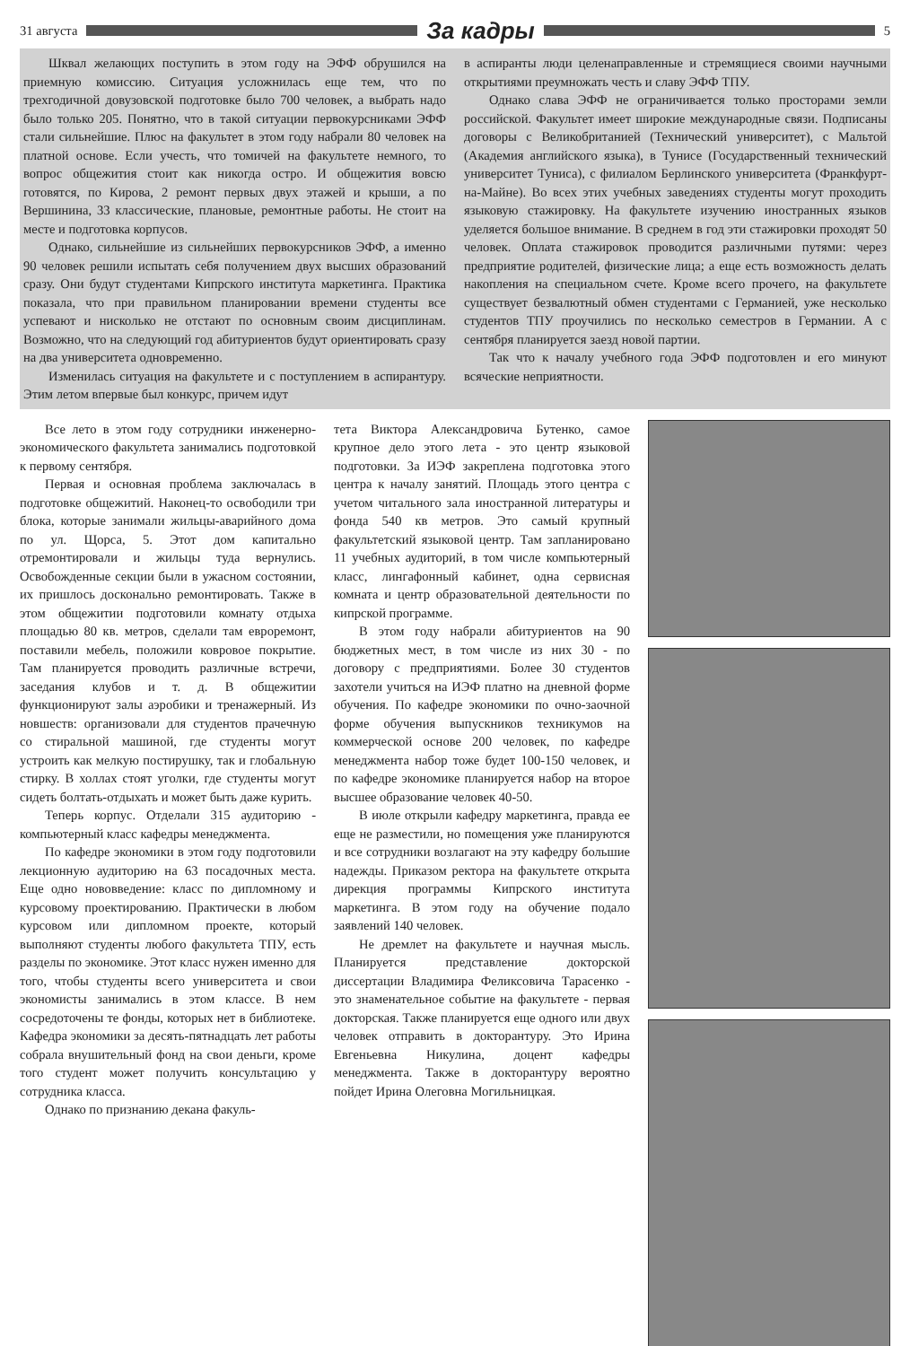31 августа
За кадры
5
Шквал желающих поступить в этом году на ЭФФ обрушился на приемную комиссию. Ситуация усложнилась еще тем, что по трехгодичной довузовской подготовке было 700 человек, а выбрать надо было только 205. Понятно, что в такой ситуации первокурсниками ЭФФ стали сильнейшие. Плюс на факультет в этом году набрали 80 человек на платной основе. Если учесть, что томичей на факультете немного, то вопрос общежития стоит как никогда остро. И общежития вовсю готовятся, по Кирова, 2 ремонт первых двух этажей и крыши, а по Вершинина, 33 классические, плановые, ремонтные работы. Не стоит на месте и подготовка корпусов.
Однако, сильнейшие из сильнейших первокурсников ЭФФ, а именно 90 человек решили испытать себя получением двух высших образований сразу. Они будут студентами Кипрского института маркетинга. Практика показала, что при правильном планировании времени студенты все успевают и нисколько не отстают по основным своим дисциплинам. Возможно, что на следующий год абитуриентов будут ориентировать сразу на два университета одновременно.
Изменилась ситуация на факультете и с поступлением в аспирантуру. Этим летом впервые был конкурс, причем идут
в аспиранты люди целенаправленные и стремящиеся своими научными открытиями преумножать честь и славу ЭФФ ТПУ.
Однако слава ЭФФ не ограничивается только просторами земли российской. Факультет имеет широкие международные связи. Подписаны договоры с Великобританией (Технический университет), с Мальтой (Академия английского языка), в Тунисе (Государственный технический университет Туниса), с филиалом Берлинского университета (Франкфурт-на-Майне). Во всех этих учебных заведениях студенты могут проходить языковую стажировку. На факультете изучению иностранных языков уделяется большое внимание. В среднем в год эти стажировки проходят 50 человек. Оплата стажировок проводится различными путями: через предприятие родителей, физические лица; а еще есть возможность делать накопления на специальном счете. Кроме всего прочего, на факультете существует безвалютный обмен студентами с Германией, уже несколько студентов ТПУ проучились по несколько семестров в Германии. А с сентября планируется заезд новой партии.
Так что к началу учебного года ЭФФ подготовлен и его минуют всяческие неприятности.
Все лето в этом году сотрудники инженерно-экономического факультета занимались подготовкой к первому сентября.
Первая и основная проблема заключалась в подготовке общежитий. Наконец-то освободили три блока, которые занимали жильцы-аварийного дома по ул. Щорса, 5. Этот дом капитально отремонтировали и жильцы туда вернулись. Освобожденные секции были в ужасном состоянии, их пришлось досконально ремонтировать. Также в этом общежитии подготовили комнату отдыха площадью 80 кв. метров, сделали там евроремонт, поставили мебель, положили ковровое покрытие. Там планируется проводить различные встречи, заседания клубов и т. д. В общежитии функционируют залы аэробики и тренажерный. Из новшеств: организовали для студентов прачечную со стиральной машиной, где студенты могут устроить как мелкую постирушку, так и глобальную стирку. В холлах стоят уголки, где студенты могут сидеть болтать-отдыхать и может быть даже курить.
Теперь корпус. Отделали 315 аудиторию - компьютерный класс кафедры менеджмента.
По кафедре экономики в этом году подготовили лекционную аудиторию на 63 посадочных места. Еще одно нововведение: класс по дипломному и курсовому проектированию. Практически в любом курсовом или дипломном проекте, который выполняют студенты любого факультета ТПУ, есть разделы по экономике. Этот класс нужен именно для того, чтобы студенты всего университета и свои экономисты занимались в этом классе. В нем сосредоточены те фонды, которых нет в библиотеке. Кафедра экономики за десять-пятнадцать лет работы собрала внушительный фонд на свои деньги, кроме того студент может получить консультацию у сотрудника класса.
Однако по признанию декана факуль-
тета Виктора Александровича Бутенко, самое крупное дело этого лета - это центр языковой подготовки. За ИЭФ закреплена подготовка этого центра к началу занятий. Площадь этого центра с учетом читального зала иностранной литературы и фонда 540 кв метров. Это самый крупный факультетский языковой центр. Там запланировано 11 учебных аудиторий, в том числе компьютерный класс, лингафонный кабинет, одна сервисная комната и центр образовательной деятельности по кипрской программе.
В этом году набрали абитуриентов на 90 бюджетных мест, в том числе из них 30 - по договору с предприятиями. Более 30 студентов захотели учиться на ИЭФ платно на дневной форме обучения. По кафедре экономики по очно-заочной форме обучения выпускников техникумов на коммерческой основе 200 человек, по кафедре менеджмента набор тоже будет 100-150 человек, и по кафедре экономике планируется набор на второе высшее образование человек 40-50.
В июле открыли кафедру маркетинга, правда ее еще не разместили, но помещения уже планируются и все сотрудники возлагают на эту кафедру большие надежды. Приказом ректора на факультете открыта дирекция программы Кипрского института маркетинга. В этом году на обучение подало заявлений 140 человек.
Не дремлет на факультете и научная мысль. Планируется представление докторской диссертации Владимира Феликсовича Тарасенко - это знаменательное событие на факультете - первая докторская. Также планируется еще одного или двух человек отправить в докторантуру. Это Ирина Евгеньевна Никулина, доцент кафедры менеджмента. Также в докторантуру вероятно пойдет Ирина Олеговна Могильницкая.